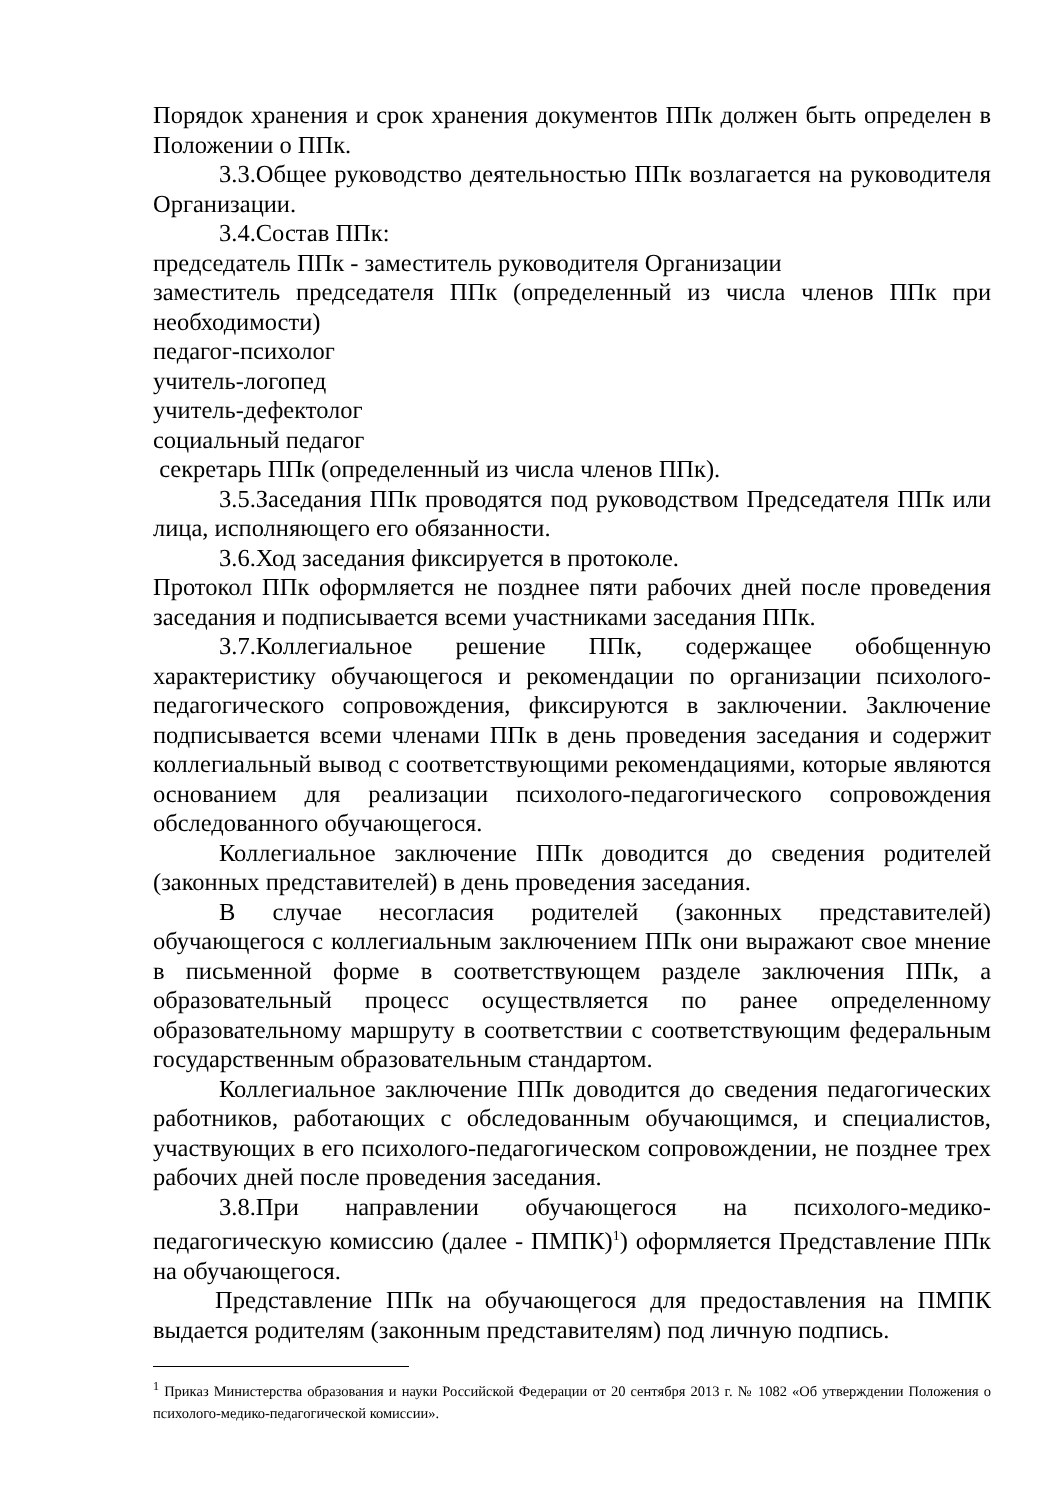Порядок хранения и срок хранения документов ППк должен быть определен в Положении о ППк.
3.3.Общее руководство деятельностью ППк возлагается на руководителя Организации.
3.4.Состав ППк:
председатель ППк - заместитель руководителя Организации
заместитель председателя ППк (определенный из числа членов ППк при необходимости)
педагог-психолог
учитель-логопед
учитель-дефектолог
социальный педагог
секретарь ППк (определенный из числа членов ППк).
3.5.Заседания ППк проводятся под руководством Председателя ППк или лица, исполняющего его обязанности.
3.6.Ход заседания фиксируется в протоколе.
Протокол ППк оформляется не позднее пяти рабочих дней после проведения заседания и подписывается всеми участниками заседания ППк.
3.7.Коллегиальное решение ППк, содержащее обобщенную характеристику обучающегося и рекомендации по организации психолого-педагогического сопровождения, фиксируются в заключении. Заключение подписывается всеми членами ППк в день проведения заседания и содержит коллегиальный вывод с соответствующими рекомендациями, которые являются основанием для реализации психолого-педагогического сопровождения обследованного обучающегося.
Коллегиальное заключение ППк доводится до сведения родителей (законных представителей) в день проведения заседания.
В случае несогласия родителей (законных представителей) обучающегося с коллегиальным заключением ППк они выражают свое мнение в письменной форме в соответствующем разделе заключения ППк, а образовательный процесс осуществляется по ранее определенному образовательному маршруту в соответствии с соответствующим федеральным государственным образовательным стандартом.
Коллегиальное заключение ППк доводится до сведения педагогических работников, работающих с обследованным обучающимся, и специалистов, участвующих в его психолого-педагогическом сопровождении, не позднее трех рабочих дней после проведения заседания.
3.8.При направлении обучающегося на психолого-медико-педагогическую комиссию (далее - ПМПК)<sup>1</sup>) оформляется Представление ППк на обучающегося.
Представление ППк на обучающегося для предоставления на ПМПК выдается родителям (законным представителям) под личную подпись.
<sup>1</sup> Приказ Министерства образования и науки Российской Федерации от 20 сентября 2013 г. № 1082 «Об утверждении Положения о психолого-медико-педагогической комиссии».